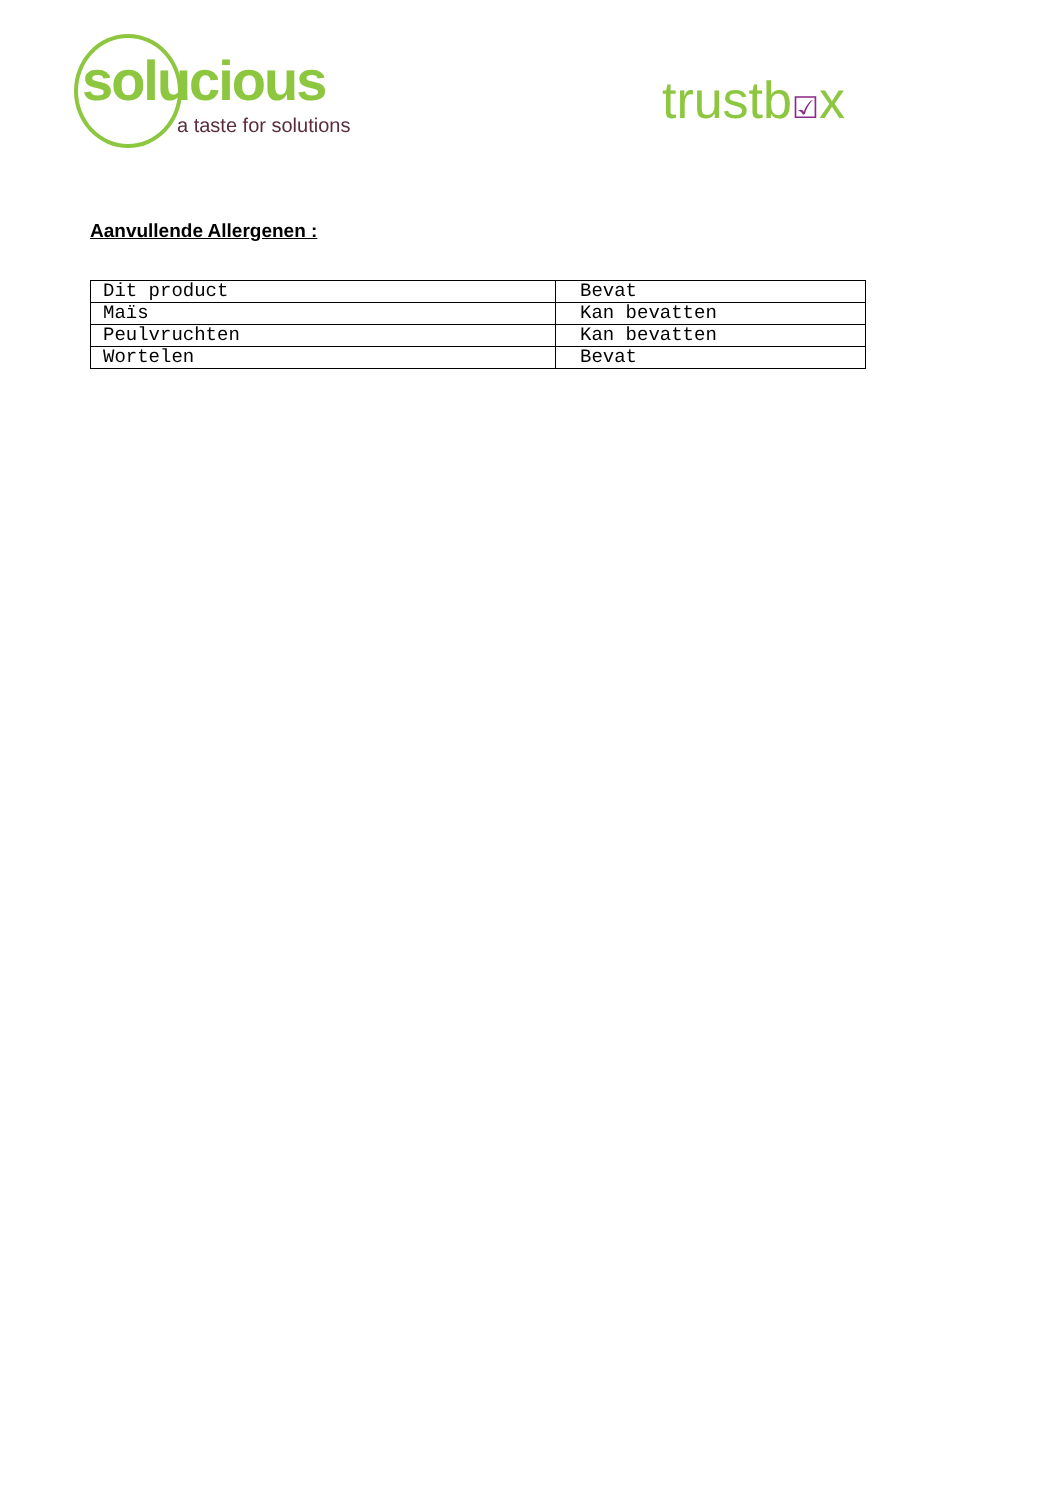solucious
a taste for solutions
trustb☑x
Aanvullende Allergenen :
| Dit product | Bevat |
| Maïs | Kan bevatten |
| Peulvruchten | Kan bevatten |
| Wortelen | Bevat |